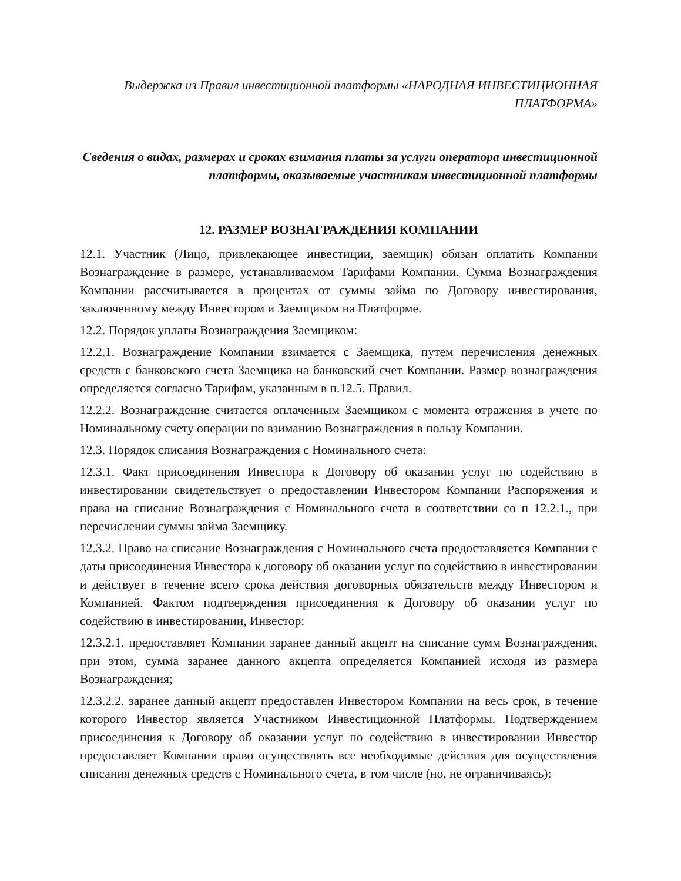Выдержка из Правил инвестиционной платформы «НАРОДНАЯ ИНВЕСТИЦИОННАЯ ПЛАТФОРМА»
Сведения о видах, размерах и сроках взимания платы за услуги оператора инвестиционной платформы, оказываемые участникам инвестиционной платформы
12. РАЗМЕР ВОЗНАГРАЖДЕНИЯ КОМПАНИИ
12.1. Участник (Лицо, привлекающее инвестиции, заемщик) обязан оплатить Компании Вознаграждение в размере, устанавливаемом Тарифами Компании. Сумма Вознаграждения Компании рассчитывается в процентах от суммы займа по Договору инвестирования, заключенному между Инвестором и Заемщиком на Платформе.
12.2. Порядок уплаты Вознаграждения Заемщиком:
12.2.1. Вознаграждение Компании взимается с Заемщика, путем перечисления денежных средств с банковского счета Заемщика на банковский счет Компании. Размер вознаграждения определяется согласно Тарифам, указанным в п.12.5. Правил.
12.2.2. Вознаграждение считается оплаченным Заемщиком с момента отражения в учете по Номинальному счету операции по взиманию Вознаграждения в пользу Компании.
12.3. Порядок списания Вознаграждения с Номинального счета:
12.3.1. Факт присоединения Инвестора к Договору об оказании услуг по содействию в инвестировании свидетельствует о предоставлении Инвестором Компании Распоряжения и права на списание Вознаграждения с Номинального счета в соответствии со п 12.2.1., при перечислении суммы займа Заемщику.
12.3.2. Право на списание Вознаграждения с Номинального счета предоставляется Компании с даты присоединения Инвестора к договору об оказании услуг по содействию в инвестировании и действует в течение всего срока действия договорных обязательств между Инвестором и Компанией. Фактом подтверждения присоединения к Договору об оказании услуг по содействию в инвестировании, Инвестор:
12.3.2.1. предоставляет Компании заранее данный акцепт на списание сумм Вознаграждения, при этом, сумма заранее данного акцепта определяется Компанией исходя из размера Вознаграждения;
12.3.2.2. заранее данный акцепт предоставлен Инвестором Компании на весь срок, в течение которого Инвестор является Участником Инвестиционной Платформы. Подтверждением присоединения к Договору об оказании услуг по содействию в инвестировании Инвестор предоставляет Компании право осуществлять все необходимые действия для осуществления списания денежных средств с Номинального счета, в том числе (но, не ограничиваясь):